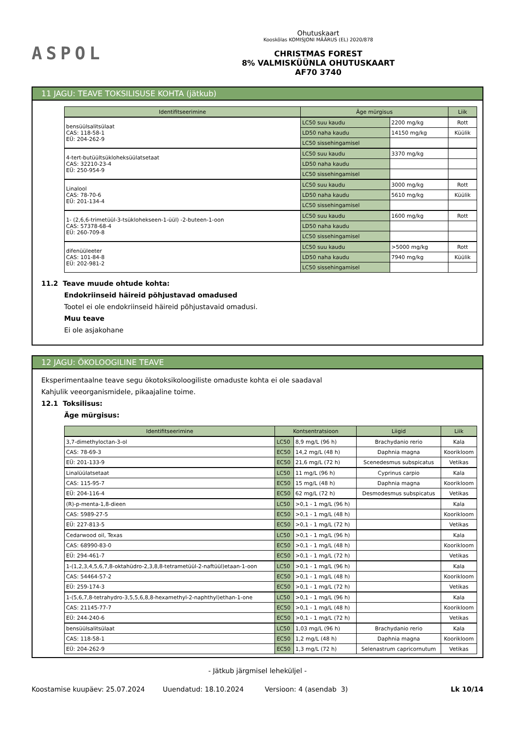ASPOL
Ohutuskaart
Kooskõlas KOMISJONI MÄÄRUS (EL) 2020/878
CHRISTMAS FOREST
8% VALMISKÜÜNLA OHUTUSKAART
AF70 3740
11 JAGU: TEAVE TOKSILISUSE KOHTA (jätkub)
| Identifitseerimine | Äge mürgisus | | Liik |
| --- | --- | --- | --- |
| bensüülsalitsülaat CAS: 118-58-1 EÜ: 204-262-9 | LC50 suu kaudu | 2200 mg/kg | Rott |
| | LD50 naha kaudu | 14150 mg/kg | Küülik |
| | LC50 sissehingamisel | | |
| 4-tert-butüültsükloheksüülatsetaat CAS: 32210-23-4 EÜ: 250-954-9 | LC50 suu kaudu | 3370 mg/kg | |
| | LD50 naha kaudu | | |
| | LC50 sissehingamisel | | |
| Linalool CAS: 78-70-6 EÜ: 201-134-4 | LC50 suu kaudu | 3000 mg/kg | Rott |
| | LD50 naha kaudu | 5610 mg/kg | Küülik |
| | LC50 sissehingamisel | | |
| 1- (2,6,6-trimetüül-3-tsüklohekseen-1-üül) -2-buteen-1-oon CAS: 57378-68-4 EÜ: 260-709-8 | LC50 suu kaudu | 1600 mg/kg | Rott |
| | LD50 naha kaudu | | |
| | LC50 sissehingamisel | | |
| difenüüleeter CAS: 101-84-8 EÜ: 202-981-2 | LC50 suu kaudu | >5000 mg/kg | Rott |
| | LD50 naha kaudu | 7940 mg/kg | Küülik |
| | LC50 sissehingamisel | | |
11.2 Teave muude ohtude kohta:
Endokriinseid häireid põhjustavad omadused
Tootel ei ole endokriinseid häireid põhjustavaid omadusi.
Muu teave
Ei ole asjakohane
12 JAGU: ÖKOLOOGILINE TEAVE
Eksperimentaalne teave segu ökotoksikoloogiliste omaduste kohta ei ole saadaval
Kahjulik veeorganismidele, pikaajaline toime.
12.1 Toksilisus:
Äge mürgisus:
| Identifitseerimine | Kontsentratsioon | | Liigid | Liik |
| --- | --- | --- | --- | --- |
| 3,7-dimethyloctan-3-ol | LC50 | 8,9 mg/L (96 h) | Brachydanio rerio | Kala |
| CAS: 78-69-3 | EC50 | 14,2 mg/L (48 h) | Daphnia magna | Koorikloom |
| EÜ: 201-133-9 | EC50 | 21,6 mg/L (72 h) | Scenedesmus subspicatus | Vetikas |
| Linalüülatsetaat | LC50 | 11 mg/L (96 h) | Cyprinus carpio | Kala |
| CAS: 115-95-7 | EC50 | 15 mg/L (48 h) | Daphnia magna | Koorikloom |
| EÜ: 204-116-4 | EC50 | 62 mg/L (72 h) | Desmodesmus subspicatus | Vetikas |
| (R)-p-menta-1,8-dieen | LC50 | >0,1 - 1 mg/L (96 h) | | Kala |
| CAS: 5989-27-5 | EC50 | >0,1 - 1 mg/L (48 h) | | Koorikloom |
| EÜ: 227-813-5 | EC50 | >0,1 - 1 mg/L (72 h) | | Vetikas |
| Cedarwood oil, Texas | LC50 | >0,1 - 1 mg/L (96 h) | | Kala |
| CAS: 68990-83-0 | EC50 | >0,1 - 1 mg/L (48 h) | | Koorikloom |
| EÜ: 294-461-7 | EC50 | >0,1 - 1 mg/L (72 h) | | Vetikas |
| 1-(1,2,3,4,5,6,7,8-oktahüdro-2,3,8,8-tetrametüül-2-naftüül)etaan-1-oon | LC50 | >0,1 - 1 mg/L (96 h) | | Kala |
| CAS: 54464-57-2 | EC50 | >0,1 - 1 mg/L (48 h) | | Koorikloom |
| EÜ: 259-174-3 | EC50 | >0,1 - 1 mg/L (72 h) | | Vetikas |
| 1-(5,6,7,8-tetrahydro-3,5,5,6,8,8-hexamethyl-2-naphthyl)ethan-1-one | LC50 | >0,1 - 1 mg/L (96 h) | | Kala |
| CAS: 21145-77-7 | EC50 | >0,1 - 1 mg/L (48 h) | | Koorikloom |
| EÜ: 244-240-6 | EC50 | >0,1 - 1 mg/L (72 h) | | Vetikas |
| bensüülsalitsülaat | LC50 | 1,03 mg/L (96 h) | Brachydanio rerio | Kala |
| CAS: 118-58-1 | EC50 | 1,2 mg/L (48 h) | Daphnia magna | Koorikloom |
| EÜ: 204-262-9 | EC50 | 1,3 mg/L (72 h) | Selenastrum capricornutum | Vetikas |
- Jätkub järgmisel leheküljel -
Koostamise kuupäev: 25.07.2024 Uuendatud: 18.10.2024 Versioon: 4 (asendab 3) Lk 10/14